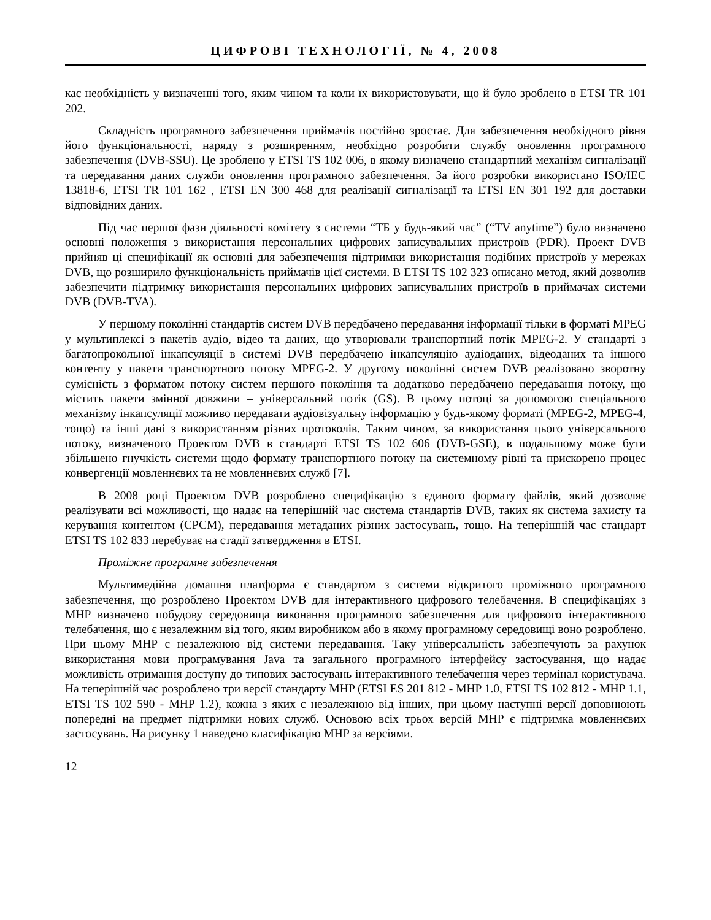ЦИФРОВІ ТЕХНОЛОГІЇ, № 4, 2008
кає необхідність у визначенні того, яким чином та коли їх використовувати, що й було зроблено в ETSI TR 101 202.
Складність програмного забезпечення приймачів постійно зростає. Для забезпечення необхідного рівня його функціональності, наряду з розширенням, необхідно розробити службу оновлення програмного забезпечення (DVB-SSU). Це зроблено у ETSI TS 102 006, в якому визначено стандартний механізм сигналізації та передавання даних служби оновлення програмного забезпечення. За його розробки використано ISO/IEC 13818-6, ETSI TR 101 162 , ETSI EN 300 468 для реалізації сигналізації та ETSI EN 301 192 для доставки відповідних даних.
Під час першої фази діяльності комітету з системи “ТБ у будь-який час” (“TV anytime”) було визначено основні положення з використання персональних цифрових записувальних пристроїв (PDR). Проект DVB прийняв ці специфікації як основні для забезпечення підтримки використання подібних пристроїв у мережах DVB, що розширило функціональність приймачів цієї системи. В ETSI TS 102 323 описано метод, який дозволив забезпечити підтримку використання персональних цифрових записувальних пристроїв в приймачах системи DVB (DVB-TVA).
У першому поколінні стандартів систем DVB передбачено передавання інформації тільки в форматі MPEG у мультиплексі з пакетів аудіо, відео та даних, що утворювали транспортний потік MPEG-2. У стандарті з багатопрокольної інкапсуляції в системі DVB передбачено інкапсуляцію аудіоданих, відеоданих та іншого контенту у пакети транспортного потоку MPEG-2. У другому поколінні систем DVB реалізовано зворотну сумісність з форматом потоку систем першого покоління та додатково передбачено передавання потоку, що містить пакети змінної довжини – універсальний потік (GS). В цьому потоці за допомогою спеціального механізму інкапсуляції можливо передавати аудіовізуальну інформацію у будь-якому форматі (MPEG-2, MPEG-4, тощо) та інші дані з використанням різних протоколів. Таким чином, за використання цього універсального потоку, визначеного Проектом DVB в стандарті ETSI TS 102 606 (DVB-GSE), в подальшому може бути збільшено гнучкість системи щодо формату транспортного потоку на системному рівні та прискорено процес конвергенції мовленнєвих та не мовленнєвих служб [7].
В 2008 році Проектом DVB розроблено специфікацію з єдиного формату файлів, який дозволяє реалізувати всі можливості, що надає на теперішній час система стандартів DVB, таких як система захисту та керування контентом (CPCM), передавання метаданих різних застосувань, тощо. На теперішній час стандарт ETSI TS 102 833 перебуває на стадії затвердження в ETSI.
Проміжне програмне забезпечення
Мультимедійна домашня платформа є стандартом з системи відкритого проміжного програмного забезпечення, що розроблено Проектом DVB для інтерактивного цифрового телебачення. В специфікаціях з MHP визначено побудову середовища виконання програмного забезпечення для цифрового інтерактивного телебачення, що є незалежним від того, яким виробником або в якому програмному середовищі воно розроблено. При цьому MHP є незалежною від системи передавання. Таку універсальність забезпечують за рахунок використання мови програмування Java та загального програмного інтерфейсу застосування, що надає можливість отримання доступу до типових застосувань інтерактивного телебачення через термінал користувача. На теперішній час розроблено три версії стандарту MHP (ETSI ES 201 812 - MHP 1.0, ETSI TS 102 812 - MHP 1.1, ETSI TS 102 590 - MHP 1.2), кожна з яких є незалежною від інших, при цьому наступні версії доповнюють попередні на предмет підтримки нових служб. Основою всіх трьох версій MHP є підтримка мовленнєвих застосувань. На рисунку 1 наведено класифікацію MHP за версіями.
12